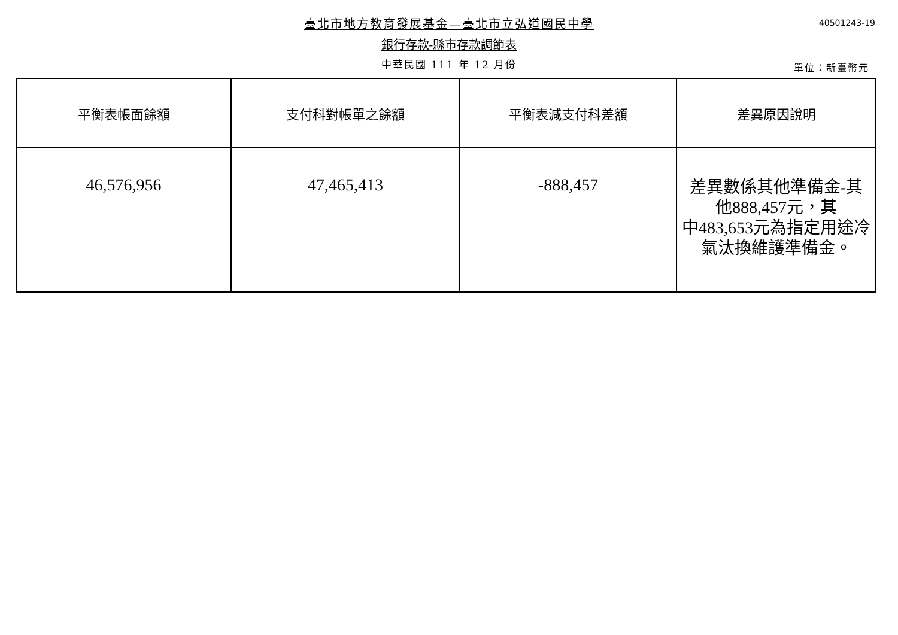臺北市地方教育發展基金—臺北市立弘道國民中學
銀行存款-縣市存款調節表
中華民國 111 年 12 月份
40501243-19
單位：新臺幣元
| 平衡表帳面餘額 | 支付科對帳單之餘額 | 平衡表減支付科差額 | 差異原因說明 |
| --- | --- | --- | --- |
| 46,576,956 | 47,465,413 | -888,457 | 差異數係其他準備金-其 他888,457元，其 中483,653元為指定用途冷 氣汰換維護準備金。 |